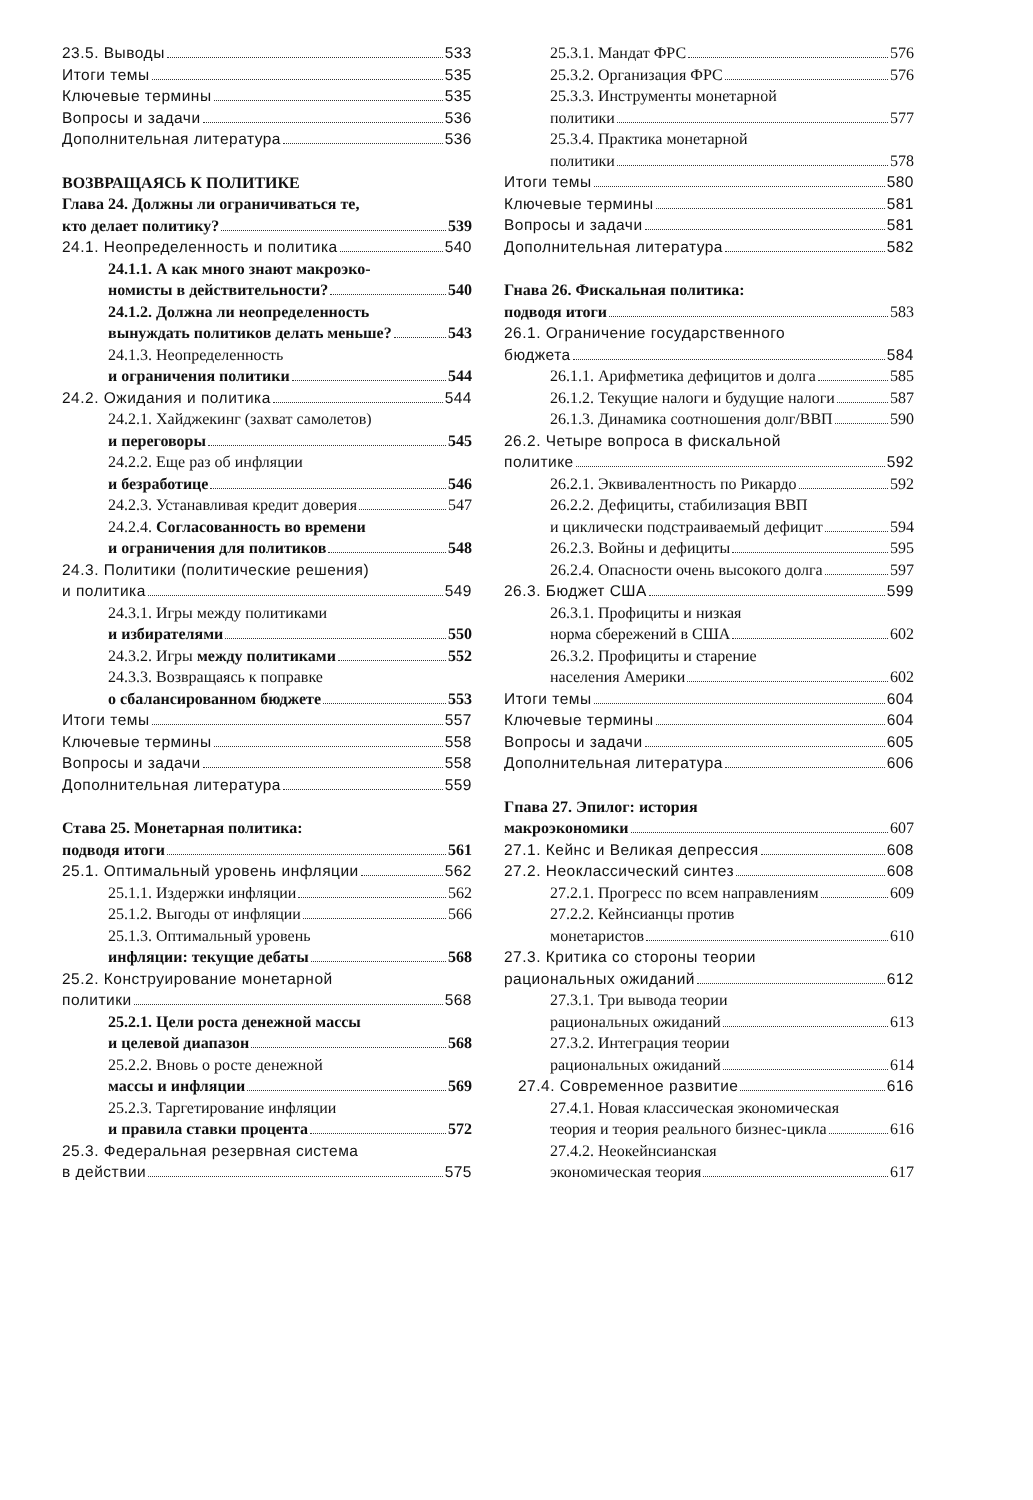23.5. Выводы 533
Итоги темы 535
Ключевые термины 535
Вопросы и задачи 536
Дополнительная литература 536
ВОЗВРАЩАЯСЬ К ПОЛИТИКЕ
Глава 24. Должны ли ограничиваться те,
кто делает политику? 539
24.1. Неопределенность и политика 540
24.1.1. А как много знают макроэко-
номисты в действительности? 540
24.1.2. Должна ли неопределенность
вынуждать политиков делать меньше? 543
24.1.3. Неопределенность
и ограничения политики 544
24.2. Ожидания и политика 544
24.2.1. Хайджекинг (захват самолетов)
и переговоры 545
24.2.2. Еще раз об инфляции
и безработице 546
24.2.3. Устанавливая кредит доверия 547
24.2.4. Согласованность во времени
и ограничения для политиков 548
24.3. Политики (политические решения)
и политика 549
24.3.1. Игры между политиками
и избирателями 550
24.3.2. Игры между политиками 552
24.3.3. Возвращаясь к поправке
о сбалансированном бюджете 553
Итоги темы 557
Ключевые термины 558
Вопросы и задачи 558
Дополнительная литература 559
Става 25. Монетарная политика:
подводя итоги 561
25.1. Оптимальный уровень инфляции 562
25.1.1. Издержки инфляции 562
25.1.2. Выгоды от инфляции 566
25.1.3. Оптимальный уровень
инфляции: текущие дебаты 568
25.2. Конструирование монетарной
политики 568
25.2.1. Цели роста денежной массы
и целевой диапазон 568
25.2.2. Вновь о росте денежной
массы и инфляции 569
25.2.3. Таргетирование инфляции
и правила ставки процента 572
25.3. Федеральная резервная система
в действии 575
25.3.1. Мандат ФРС 576
25.3.2. Организация ФРС 576
25.3.3. Инструменты монетарной
политики 577
25.3.4. Практика монетарной
политики 578
Итоги темы 580
Ключевые термины 581
Вопросы и задачи 581
Дополнительная литература 582
Гнава 26. Фискальная политика:
подводя итоги 583
26.1. Ограничение государственного
бюджета 584
26.1.1. Арифметика дефицитов и долга 585
26.1.2. Текущие налоги и будущие налоги 587
26.1.3. Динамика соотношения долг/ВВП 590
26.2. Четыре вопроса в фискальной
политике 592
26.2.1. Эквивалентность по Рикардо 592
26.2.2. Дефициты, стабилизация ВВП
и циклически подстраиваемый дефицит 594
26.2.3. Войны и дефициты 595
26.2.4. Опасности очень высокого долга 597
26.3. Бюджет США 599
26.3.1. Профициты и низкая
норма сбережений в США 602
26.3.2. Профициты и старение
населения Америки 602
Итоги темы 604
Ключевые термины 604
Вопросы и задачи 605
Дополнительная литература 606
Гпава 27. Эпилог: история
макроэкономики 607
27.1. Кейнс и Великая депрессия 608
27.2. Неоклассический синтез 608
27.2.1. Прогресс по всем направлениям 609
27.2.2. Кейнсианцы против
монетаристов 610
27.3. Критика со стороны теории
рациональных ожиданий 612
27.3.1. Три вывода теории
рациональных ожиданий 613
27.3.2. Интеграция теории
рациональных ожиданий 614
27.4. Современное развитие 616
27.4.1. Новая классическая экономическая
теория и теория реального бизнес-цикла 616
27.4.2. Неокейнсианская
экономическая теория 617